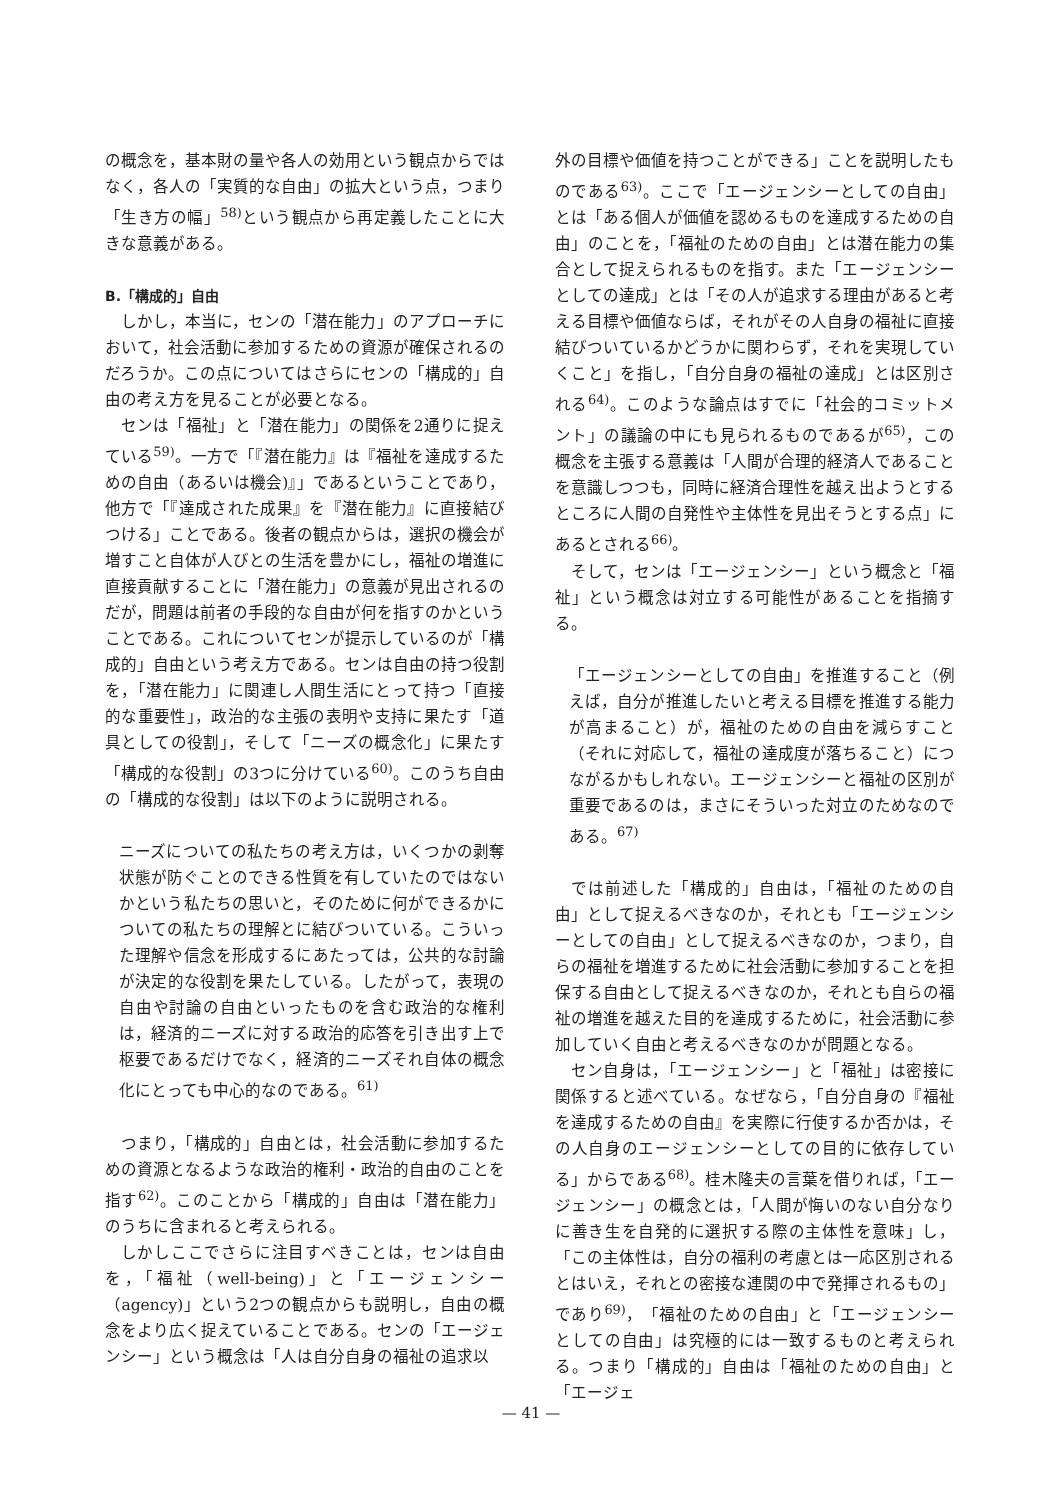の概念を，基本財の量や各人の効用という観点からではなく，各人の「実質的な自由」の拡大という点，つまり「生き方の幅」<sup>58)</sup>という観点から再定義したことに大きな意義がある。
B.「構成的」自由
しかし，本当に，センの「潜在能力」のアプローチにおいて，社会活動に参加するための資源が確保されるのだろうか。この点についてはさらにセンの「構成的」自由の考え方を見ることが必要となる。
センは「福祉」と「潜在能力」の関係を2通りに捉えている<sup>59)</sup>。一方で「『潜在能力』は『福祉を達成するための自由（あるいは機会)』」であるということであり，他方で「『達成された成果』を『潜在能力』に直接結びつける」ことである。後者の観点からは，選択の機会が増すこと自体が人びとの生活を豊かにし，福祉の増進に直接貢献することに「潜在能力」の意義が見出されるのだが，問題は前者の手段的な自由が何を指すのかということである。これについてセンが提示しているのが「構成的」自由という考え方である。センは自由の持つ役割を，「潜在能力」に関連し人間生活にとって持つ「直接的な重要性」，政治的な主張の表明や支持に果たす「道具としての役割」，そして「ニーズの概念化」に果たす「構成的な役割」の3つに分けている<sup>60)</sup>。このうち自由の「構成的な役割」は以下のように説明される。
ニーズについての私たちの考え方は，いくつかの剥奪状態が防ぐことのできる性質を有していたのではないかという私たちの思いと，そのために何ができるかについての私たちの理解とに結びついている。こういった理解や信念を形成するにあたっては，公共的な討論が決定的な役割を果たしている。したがって，表現の自由や討論の自由といったものを含む政治的な権利は，経済的ニーズに対する政治的応答を引き出す上で枢要であるだけでなく，経済的ニーズそれ自体の概念化にとっても中心的なのである。<sup>61)</sup>
つまり，「構成的」自由とは，社会活動に参加するための資源となるような政治的権利・政治的自由のことを指す<sup>62)</sup>。このことから「構成的」自由は「潜在能力」のうちに含まれると考えられる。
しかしここでさらに注目すべきことは，センは自由を，「福祉（well-being)」と「エージェンシー（agency)」という2つの観点からも説明し，自由の概念をより広く捉えていることである。センの「エージェンシー」という概念は「人は自分自身の福祉の追求以
外の目標や価値を持つことができる」ことを説明したものである<sup>63)</sup>。ここで「エージェンシーとしての自由」とは「ある個人が価値を認めるものを達成するための自由」のことを，「福祉のための自由」とは潜在能力の集合として捉えられるものを指す。また「エージェンシーとしての達成」とは「その人が追求する理由があると考える目標や価値ならば，それがその人自身の福祉に直接結びついているかどうかに関わらず，それを実現していくこと」を指し，「自分自身の福祉の達成」とは区別される<sup>64)</sup>。このような論点はすでに「社会的コミットメント」の議論の中にも見られるものであるが<sup>65)</sup>，この概念を主張する意義は「人間が合理的経済人であることを意識しつつも，同時に経済合理性を越え出ようとするところに人間の自発性や主体性を見出そうとする点」にあるとされる<sup>66)</sup>。
そして，センは「エージェンシー」という概念と「福祉」という概念は対立する可能性があることを指摘する。
「エージェンシーとしての自由」を推進すること（例えば，自分が推進したいと考える目標を推進する能力が高まること）が，福祉のための自由を減らすこと（それに対応して，福祉の達成度が落ちること）につながるかもしれない。エージェンシーと福祉の区別が重要であるのは，まさにそういった対立のためなのである。<sup>67)</sup>
では前述した「構成的」自由は，「福祉のための自由」として捉えるべきなのか，それとも「エージェンシーとしての自由」として捉えるべきなのか，つまり，自らの福祉を増進するために社会活動に参加することを担保する自由として捉えるべきなのか，それとも自らの福祉の増進を越えた目的を達成するために，社会活動に参加していく自由と考えるべきなのかが問題となる。
セン自身は，「エージェンシー」と「福祉」は密接に関係すると述べている。なぜなら，「自分自身の『福祉を達成するための自由』を実際に行使するか否かは，その人自身のエージェンシーとしての目的に依存している」からである<sup>68)</sup>。桂木隆夫の言葉を借りれば，「エージェンシー」の概念とは，「人間が悔いのない自分なりに善き生を自発的に選択する際の主体性を意味」し，「この主体性は，自分の福利の考慮とは一応区別されるとはいえ，それとの密接な連関の中で発揮されるもの」であり<sup>69)</sup>，「福祉のための自由」と「エージェンシーとしての自由」は究極的には一致するものと考えられる。つまり「構成的」自由は「福祉のための自由」と「エージェ
— 41 —